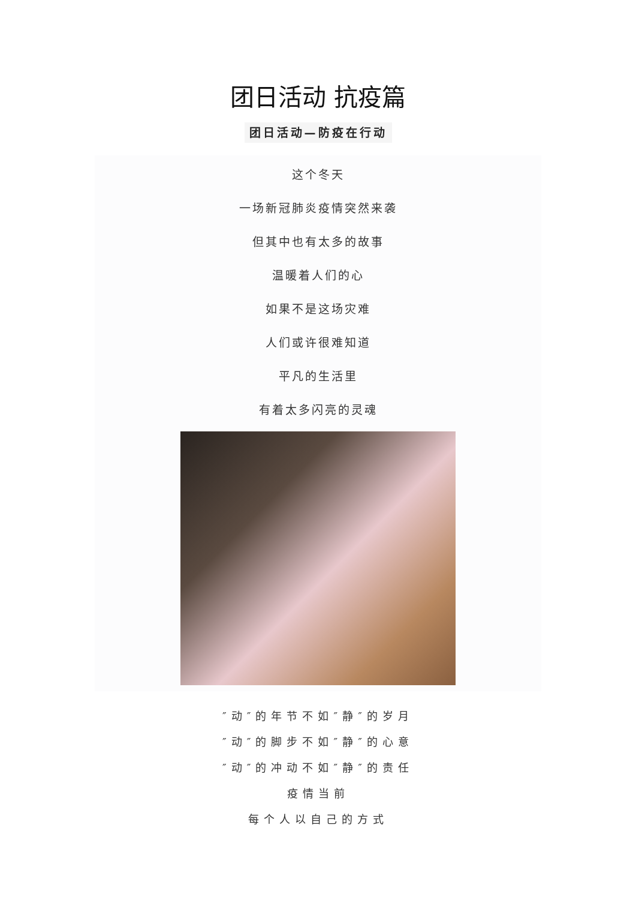团日活动 抗疫篇
团日活动—防疫在行动
这个冬天
一场新冠肺炎疫情突然来袭
但其中也有太多的故事
温暖着人们的心
如果不是这场灾难
人们或许很难知道
平凡的生活里
有着太多闪亮的灵魂
″动″的年节不如″静″的岁月
″动″的脚步不如″静″的心意
″动″的冲动不如″静″的责任
疫情当前
每个人以自己的方式